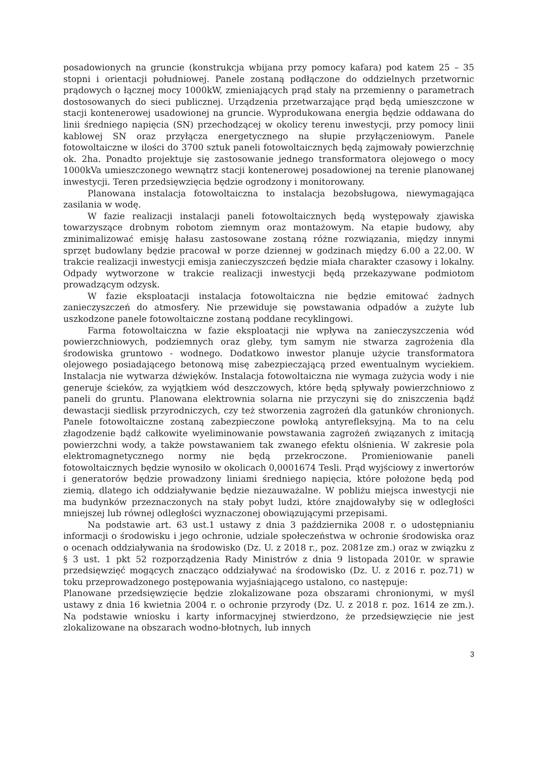posadowionych na gruncie (konstrukcja wbijana przy pomocy kafara) pod katem 25 – 35 stopni i orientacji południowej. Panele zostaną podłączone do oddzielnych przetwornic prądowych o łącznej mocy 1000kW, zmieniających prąd stały na przemienny o parametrach dostosowanych do sieci publicznej. Urządzenia przetwarzające prąd będą umieszczone w stacji kontenerowej usadowionej na gruncie. Wyprodukowana energia będzie oddawana do linii średniego napięcia (SN) przechodzącej w okolicy terenu inwestycji, przy pomocy linii kablowej SN oraz przyłącza energetycznego na słupie przyłączeniowym. Panele fotowoltaiczne w ilości do 3700 sztuk paneli fotowoltaicznych będą zajmowały powierzchnię ok. 2ha. Ponadto projektuje się zastosowanie jednego transformatora olejowego o mocy 1000kVa umieszczonego wewnątrz stacji kontenerowej posadowionej na terenie planowanej inwestycji. Teren przedsięwzięcia będzie ogrodzony i monitorowany.
Planowana instalacja fotowoltaiczna to instalacja bezobsługowa, niewymagająca zasilania w wodę.
W fazie realizacji instalacji paneli fotowoltaicznych będą występowały zjawiska towarzyszące drobnym robotom ziemnym oraz montażowym. Na etapie budowy, aby zminimalizować emisję hałasu zastosowane zostaną różne rozwiązania, między innymi sprzęt budowlany będzie pracował w porze dziennej w godzinach między 6.00 a 22.00. W trakcie realizacji inwestycji emisja zanieczyszczeń będzie miała charakter czasowy i lokalny. Odpady wytworzone w trakcie realizacji inwestycji będą przekazywane podmiotom prowadzącym odzysk.
W fazie eksploatacji instalacja fotowoltaiczna nie będzie emitować żadnych zanieczyszczeń do atmosfery. Nie przewiduje się powstawania odpadów a zużyte lub uszkodzone panele fotowoltaiczne zostaną poddane recyklingowi.
Farma fotowoltaiczna w fazie eksploatacji nie wpływa na zanieczyszczenia wód powierzchniowych, podziemnych oraz gleby, tym samym nie stwarza zagrożenia dla środowiska gruntowo - wodnego. Dodatkowo inwestor planuje użycie transformatora olejowego posiadającego betonową misę zabezpieczającą przed ewentualnym wyciekiem. Instalacja nie wytwarza dźwięków. Instalacja fotowoltaiczna nie wymaga zużycia wody i nie generuje ścieków, za wyjątkiem wód deszczowych, które będą spływały powierzchniowo z paneli do gruntu. Planowana elektrownia solarna nie przyczyni się do zniszczenia bądź dewastacji siedlisk przyrodniczych, czy też stworzenia zagrożeń dla gatunków chronionych. Panele fotowoltaiczne zostaną zabezpieczone powłoką antyrefleksyjną. Ma to na celu złagodzenie bądź całkowite wyeliminowanie powstawania zagrożeń związanych z imitacją powierzchni wody, a także powstawaniem tak zwanego efektu olśnienia. W zakresie pola elektromagnetycznego normy nie będą przekroczone. Promieniowanie paneli fotowoltaicznych będzie wynosiło w okolicach 0,0001674 Tesli. Prąd wyjściowy z inwertorów i generatorów będzie prowadzony liniami średniego napięcia, które położone będą pod ziemią, dlatego ich oddziaływanie będzie niezauważalne. W pobliżu miejsca inwestycji nie ma budynków przeznaczonych na stały pobyt ludzi, które znajdowałyby się w odległości mniejszej lub równej odległości wyznaczonej obowiązującymi przepisami.
Na podstawie art. 63 ust.1 ustawy z dnia 3 października 2008 r. o udostępnianiu informacji o środowisku i jego ochronie, udziale społeczeństwa w ochronie środowiska oraz o ocenach oddziaływania na środowisko (Dz. U. z 2018 r., poz. 2081ze zm.) oraz w związku z § 3 ust. 1 pkt 52 rozporządzenia Rady Ministrów z dnia 9 listopada 2010r. w sprawie przedsięwzięć mogących znacząco oddziaływać na środowisko (Dz. U. z 2016 r. poz.71) w toku przeprowadzonego postępowania wyjaśniającego ustalono, co następuje:
Planowane przedsięwzięcie będzie zlokalizowane poza obszarami chronionymi, w myśl ustawy z dnia 16 kwietnia 2004 r. o ochronie przyrody (Dz. U. z 2018 r. poz. 1614 ze zm.). Na podstawie wniosku i karty informacyjnej stwierdzono, że przedsięwzięcie nie jest zlokalizowane na obszarach wodno-błotnych, lub innych
3